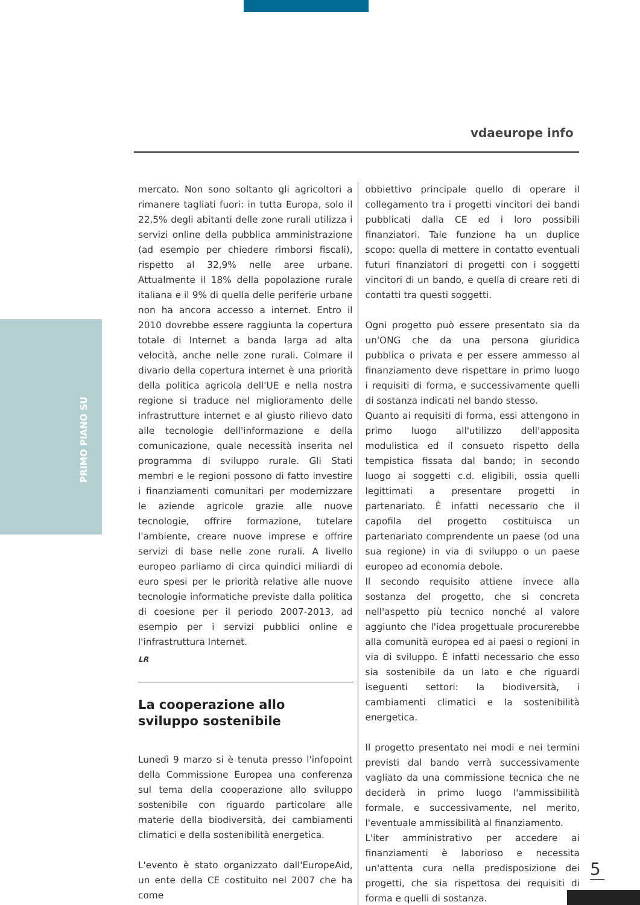vdaeurope info
PRIMO PIANO SU
mercato. Non sono soltanto gli agricoltori a rimanere tagliati fuori: in tutta Europa, solo il 22,5% degli abitanti delle zone rurali utilizza i servizi online della pubblica amministrazione (ad esempio per chiedere rimborsi fiscali), rispetto al 32,9% nelle aree urbane. Attualmente il 18% della popolazione rurale italiana e il 9% di quella delle periferie urbane non ha ancora accesso a internet. Entro il 2010 dovrebbe essere raggiunta la copertura totale di Internet a banda larga ad alta velocità, anche nelle zone rurali. Colmare il divario della copertura internet è una priorità della politica agricola dell'UE e nella nostra regione si traduce nel miglioramento delle infrastrutture internet e al giusto rilievo dato alle tecnologie dell'informazione e della comunicazione, quale necessità inserita nel programma di sviluppo rurale. Gli Stati membri e le regioni possono di fatto investire i finanziamenti comunitari per modernizzare le aziende agricole grazie alle nuove tecnologie, offrire formazione, tutelare l'ambiente, creare nuove imprese e offrire servizi di base nelle zone rurali. A livello europeo parliamo di circa quindici miliardi di euro spesi per le priorità relative alle nuove tecnologie informatiche previste dalla politica di coesione per il periodo 2007-2013, ad esempio per i servizi pubblici online e l'infrastruttura Internet.
LR
La cooperazione allo
sviluppo sostenibile
Lunedì 9 marzo si è tenuta presso l'infopoint della Commissione Europea una conferenza sul tema della cooperazione allo sviluppo sostenibile con riguardo particolare alle materie della biodiversità, dei cambiamenti climatici e della sostenibilità energetica.
L'evento è stato organizzato dall'EuropeAid, un ente della CE costituito nel 2007 che ha come
obbiettivo principale quello di operare il collegamento tra i progetti vincitori dei bandi pubblicati dalla CE ed i loro possibili finanziatori. Tale funzione ha un duplice scopo: quella di mettere in contatto eventuali futuri finanziatori di progetti con i soggetti vincitori di un bando, e quella di creare reti di contatti tra questi soggetti.
Ogni progetto può essere presentato sia da un'ONG che da una persona giuridica pubblica o privata e per essere ammesso al finanziamento deve rispettare in primo luogo i requisiti di forma, e successivamente quelli di sostanza indicati nel bando stesso.
Quanto ai requisiti di forma, essi attengono in primo luogo all'utilizzo dell'apposita modulistica ed il consueto rispetto della tempistica fissata dal bando; in secondo luogo ai soggetti c.d. eligibili, ossia quelli legittimati a presentare progetti in partenariato. È infatti necessario che il capofila del progetto costituisca un partenariato comprendente un paese (od una sua regione) in via di sviluppo o un paese europeo ad economia debole.
Il secondo requisito attiene invece alla sostanza del progetto, che si concreta nell'aspetto più tecnico nonché al valore aggiunto che l'idea progettuale procurerebbe alla comunità europea ed ai paesi o regioni in via di sviluppo. È infatti necessario che esso sia sostenibile da un lato e che riguardi iseguenti settori: la biodiversità, i cambiamenti climatici e la sostenibilità energetica.
Il progetto presentato nei modi e nei termini previsti dal bando verrà successivamente vagliato da una commissione tecnica che ne deciderà in primo luogo l'ammissibilità formale, e successivamente, nel merito, l'eventuale ammissibilità al finanziamento.
L'iter amministrativo per accedere ai finanziamenti è laborioso e necessita un'attenta cura nella predisposizione dei progetti, che sia rispettosa dei requisiti di forma e quelli di sostanza.
5